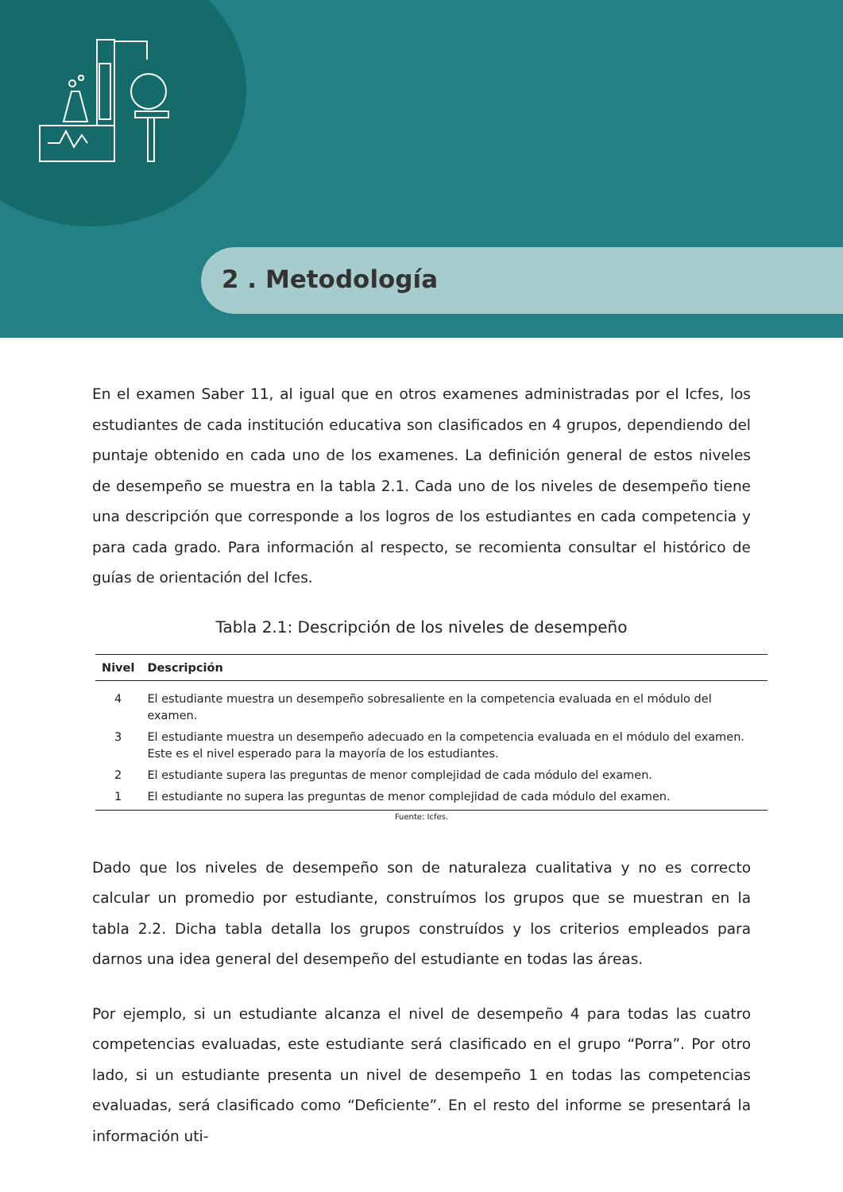2 . Metodología
En el examen Saber 11, al igual que en otros examenes administradas por el Icfes, los estudiantes de cada institución educativa son clasificados en 4 grupos, dependiendo del puntaje obtenido en cada uno de los examenes. La definición general de estos niveles de desempeño se muestra en la tabla 2.1. Cada uno de los niveles de desempeño tiene una descripción que corresponde a los logros de los estudiantes en cada competencia y para cada grado. Para información al respecto, se recomienta consultar el histórico de guías de orientación del Icfes.
Tabla 2.1: Descripción de los niveles de desempeño
| Nivel | Descripción |
| --- | --- |
| 4 | El estudiante muestra un desempeño sobresaliente en la competencia evaluada en el módulo del examen. |
| 3 | El estudiante muestra un desempeño adecuado en la competencia evaluada en el módulo del examen. Este es el nivel esperado para la mayoría de los estudiantes. |
| 2 | El estudiante supera las preguntas de menor complejidad de cada módulo del examen. |
| 1 | El estudiante no supera las preguntas de menor complejidad de cada módulo del examen. |
Fuente: Icfes.
Dado que los niveles de desempeño son de naturaleza cualitativa y no es correcto calcular un promedio por estudiante, construímos los grupos que se muestran en la tabla 2.2. Dicha tabla detalla los grupos construídos y los criterios empleados para darnos una idea general del desempeño del estudiante en todas las áreas.
Por ejemplo, si un estudiante alcanza el nivel de desempeño 4 para todas las cuatro competencias evaluadas, este estudiante será clasificado en el grupo “Porra”. Por otro lado, si un estudiante presenta un nivel de desempeño 1 en todas las competencias evaluadas, será clasificado como “Deficiente”. En el resto del informe se presentará la información uti-